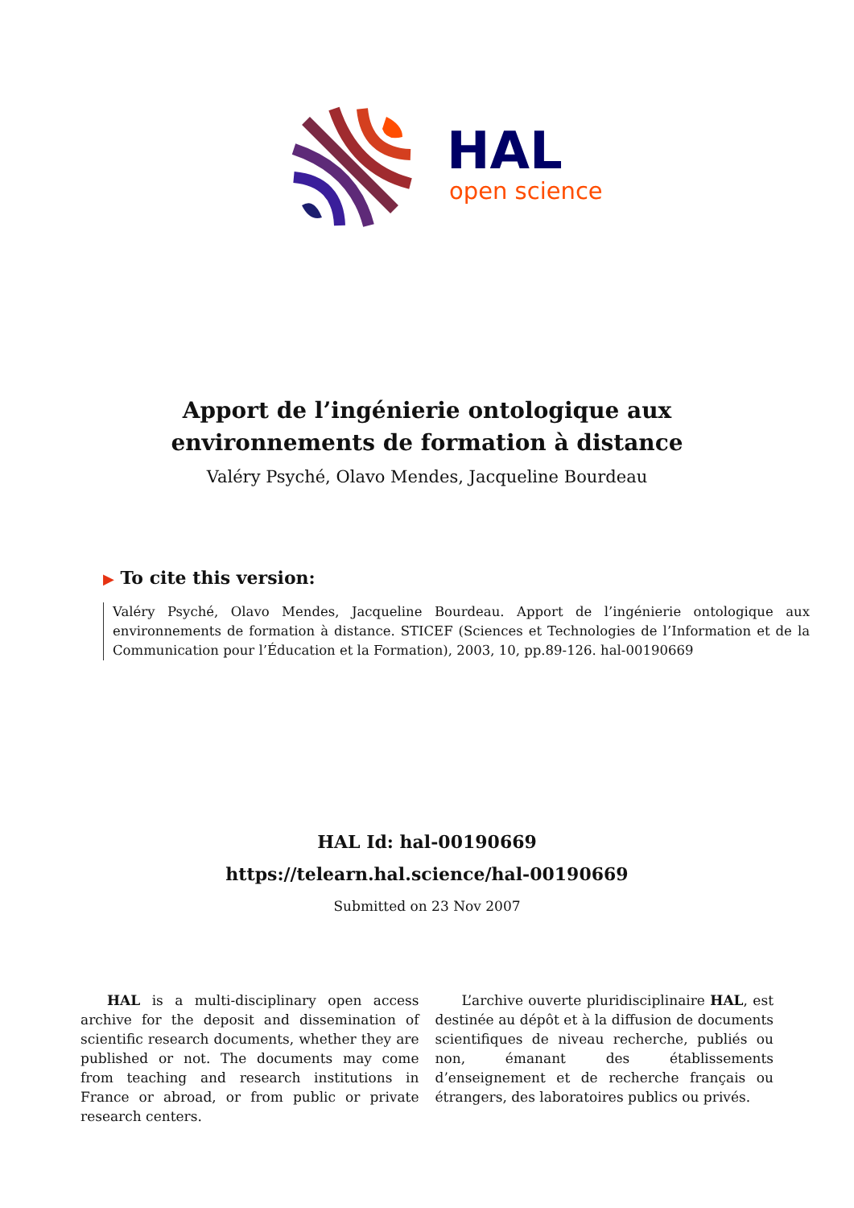HAL
open science
Apport de l’ingénierie ontologique aux environnements de formation à distance
Valéry Psyché, Olavo Mendes, Jacqueline Bourdeau
▶ To cite this version:
Valéry Psyché, Olavo Mendes, Jacqueline Bourdeau. Apport de l’ingénierie ontologique aux environnements de formation à distance. STICEF (Sciences et Technologies de l’Information et de la Communication pour l’Éducation et la Formation), 2003, 10, pp.89-126. hal-00190669
HAL Id: hal-00190669
https://telearn.hal.science/hal-00190669
Submitted on 23 Nov 2007
HAL is a multi-disciplinary open access archive for the deposit and dissemination of scientific research documents, whether they are published or not. The documents may come from teaching and research institutions in France or abroad, or from public or private research centers.
L’archive ouverte pluridisciplinaire HAL, est destinée au dépôt et à la diffusion de documents scientifiques de niveau recherche, publiés ou non, émanant des établissements d’enseignement et de recherche français ou étrangers, des laboratoires publics ou privés.